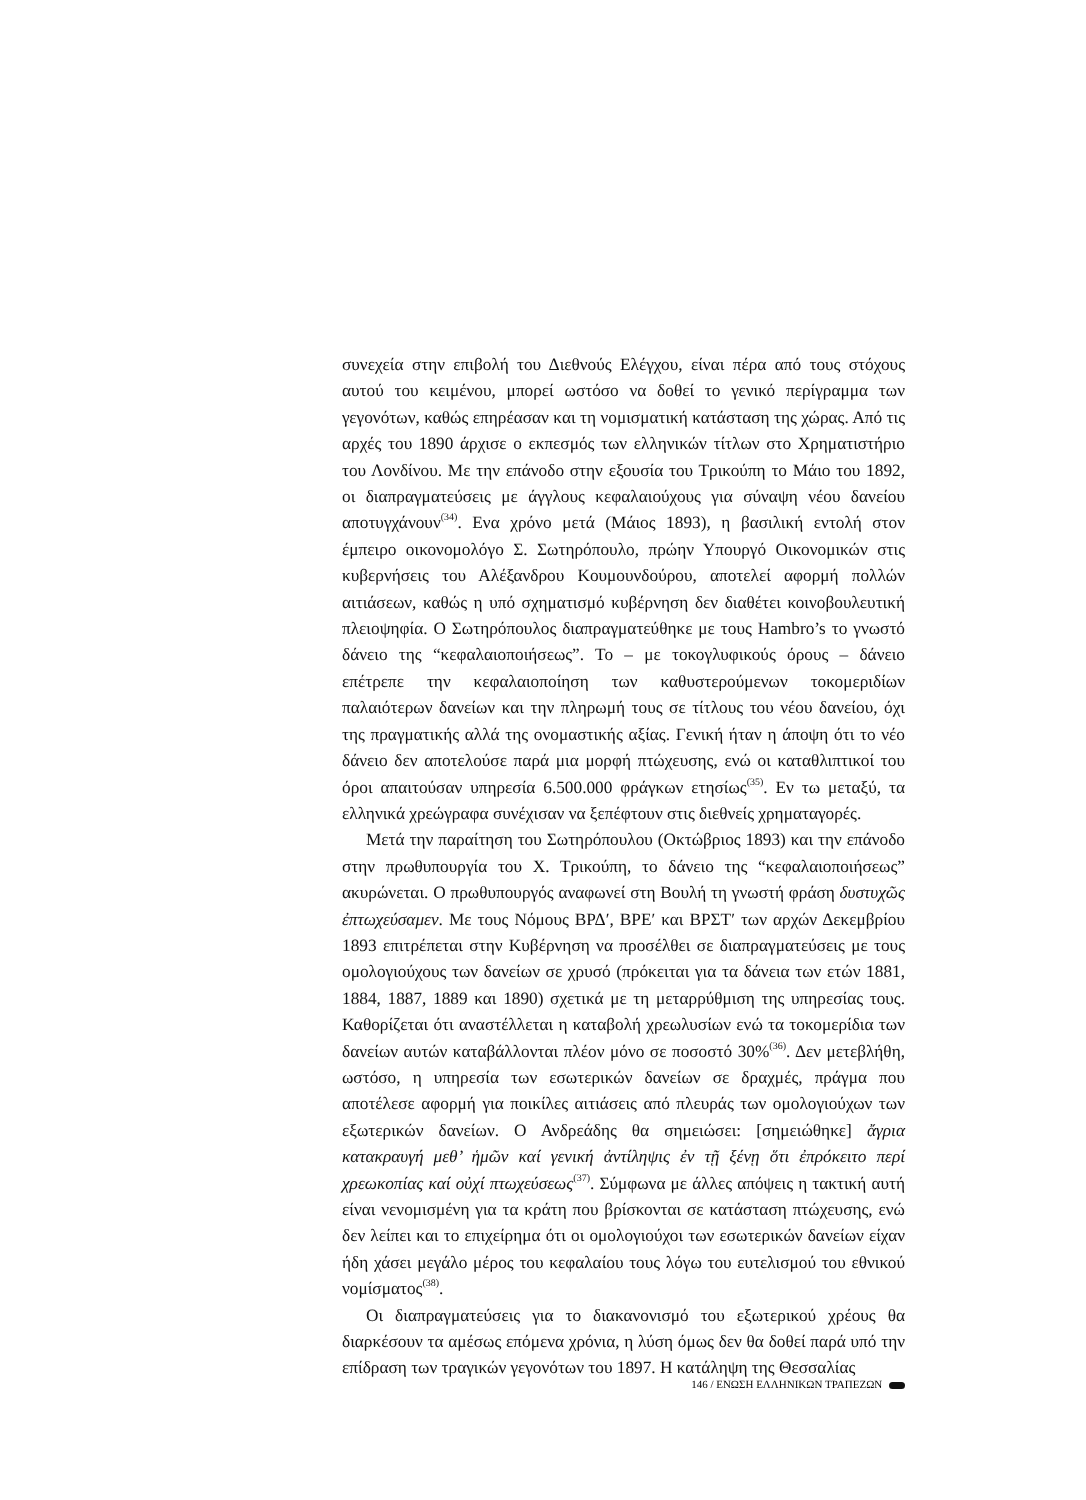συνεχεία στην επιβολή του Διεθνούς Ελέγχου, είναι πέρα από τους στόχους αυτού του κειμένου, μπορεί ωστόσο να δοθεί το γενικό περίγραμμα των γεγονότων, καθώς επηρέασαν και τη νομισματική κατάσταση της χώρας. Από τις αρχές του 1890 άρχισε ο εκπεσμός των ελληνικών τίτλων στο Χρηματιστήριο του Λονδίνου. Με την επάνοδο στην εξουσία του Τρικούπη το Μάιο του 1892, οι διαπραγματεύσεις με άγγλους κεφαλαιούχους για σύναψη νέου δανείου αποτυγχάνουν<sup>(34)</sup>. Ενα χρόνο μετά (Μάιος 1893), η βασιλική εντολή στον έμπειρο οικονομολόγο Σ. Σωτηρόπουλο, πρώην Υπουργό Οικονομικών στις κυβερνήσεις του Αλέξανδρου Κουμουνδούρου, αποτελεί αφορμή πολλών αιτιάσεων, καθώς η υπό σχηματισμό κυβέρνηση δεν διαθέτει κοινοβουλευτική πλειοψηφία. Ο Σωτηρόπουλος διαπραγματεύθηκε με τους Hambro’s το γνωστό δάνειο της “κεφαλαιοποιήσεως”. Το – με τοκογλυφικούς όρους – δάνειο επέτρεπε την κεφαλαιοποίηση των καθυστερούμενων τοκομεριδίων παλαιότερων δανείων και την πληρωμή τους σε τίτλους του νέου δανείου, όχι της πραγματικής αλλά της ονομαστικής αξίας. Γενική ήταν η άποψη ότι το νέο δάνειο δεν αποτελούσε παρά μια μορφή πτώχευσης, ενώ οι καταθλιπτικοί του όροι απαιτούσαν υπηρεσία 6.500.000 φράγκων ετησίως<sup>(35)</sup>. Εν τω μεταξύ, τα ελληνικά χρεώγραφα συνέχισαν να ξεπέφτουν στις διεθνείς χρηματαγορές.
Μετά την παραίτηση του Σωτηρόπουλου (Οκτώβριος 1893) και την επάνοδο στην πρωθυπουργία του Χ. Τρικούπη, το δάνειο της “κεφαλαιοποιήσεως” ακυρώνεται. Ο πρωθυπουργός αναφωνεί στη Βουλή τη γνωστή φράση δυστυχῶς ἐπτωχεύσαμεν. Με τους Νόμους ΒΡΔ′, ΒΡΕ′ και ΒΡΣΤ′ των αρχών Δεκεμβρίου 1893 επιτρέπεται στην Κυβέρνηση να προσέλθει σε διαπραγματεύσεις με τους ομολογιούχους των δανείων σε χρυσό (πρόκειται για τα δάνεια των ετών 1881, 1884, 1887, 1889 και 1890) σχετικά με τη μεταρρύθμιση της υπηρεσίας τους. Καθορίζεται ότι αναστέλλεται η καταβολή χρεωλυσίων ενώ τα τοκομερίδια των δανείων αυτών καταβάλλονται πλέον μόνο σε ποσοστό 30%<sup>(36)</sup>. Δεν μετεβλήθη, ωστόσο, η υπηρεσία των εσωτερικών δανείων σε δραχμές, πράγμα που αποτέλεσε αφορμή για ποικίλες αιτιάσεις από πλευράς των ομολογιούχων των εξωτερικών δανείων. Ο Ανδρεάδης θα σημειώσει: [σημειώθηκε] ἄγρια κατακραυγή μεθ’ ἡμῶν καί γενική ἀντίληψις ἐν τῇ ξένῃ ὅτι ἐπρόκειτο περί χρεωκοπίας καί οὐχί πτωχεύσεως<sup>(37)</sup>. Σύμφωνα με άλλες απόψεις η τακτική αυτή είναι νενομισμένη για τα κράτη που βρίσκονται σε κατάσταση πτώχευσης, ενώ δεν λείπει και το επιχείρημα ότι οι ομολογιούχοι των εσωτερικών δανείων είχαν ήδη χάσει μεγάλο μέρος του κεφαλαίου τους λόγω του ευτελισμού του εθνικού νομίσματος<sup>(38)</sup>.
Οι διαπραγματεύσεις για το διακανονισμό του εξωτερικού χρέους θα διαρκέσουν τα αμέσως επόμενα χρόνια, η λύση όμως δεν θα δοθεί παρά υπό την επίδραση των τραγικών γεγονότων του 1897. Η κατάληψη της Θεσσαλίας
146 / ΕΝΩΣΗ ΕΛΛΗΝΙΚΩΝ ΤΡΑΠΕΖΩΝ